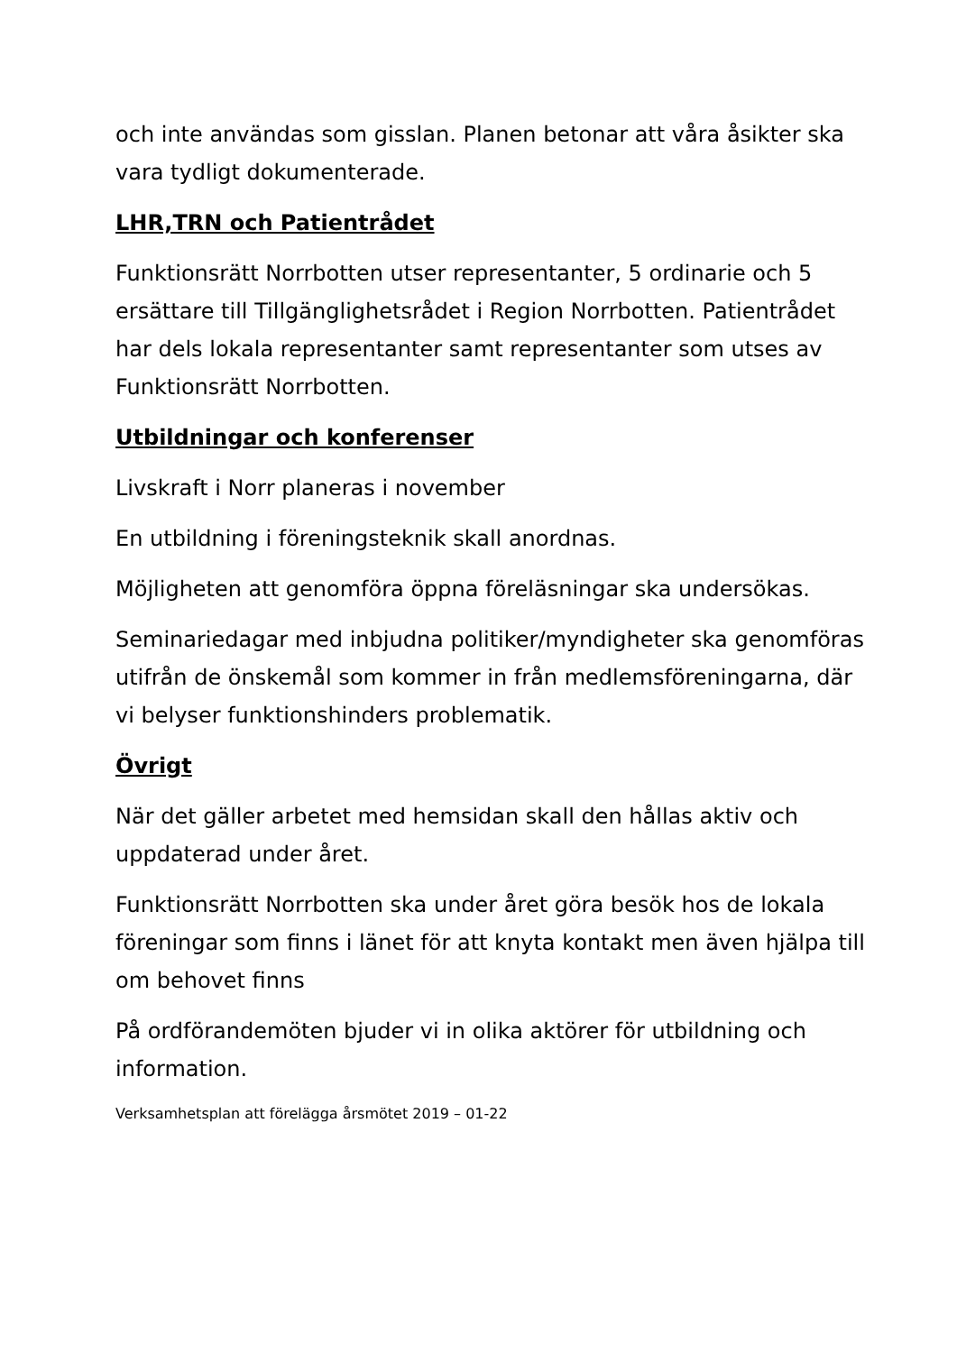och inte användas som gisslan. Planen betonar att våra åsikter ska vara tydligt dokumenterade.
LHR,TRN och Patientrådet
Funktionsrätt Norrbotten utser representanter, 5 ordinarie och 5 ersättare till Tillgänglighetsrådet i Region Norrbotten. Patientrådet har dels lokala representanter samt representanter som utses av Funktionsrätt Norrbotten.
Utbildningar och konferenser
Livskraft i Norr planeras i november
En utbildning i föreningsteknik skall anordnas.
Möjligheten att genomföra öppna föreläsningar ska undersökas.
Seminariedagar med inbjudna politiker/myndigheter ska genomföras utifrån de önskemål som kommer in från medlemsföreningarna, där vi belyser funktionshinders problematik.
Övrigt
När det gäller arbetet med hemsidan skall den hållas aktiv och uppdaterad under året.
Funktionsrätt Norrbotten ska under året göra besök hos de lokala föreningar som finns i länet för att knyta kontakt men även hjälpa till om behovet finns
På ordförandemöten bjuder vi in olika aktörer för utbildning och information.
Verksamhetsplan att förelägga årsmötet 2019 – 01-22